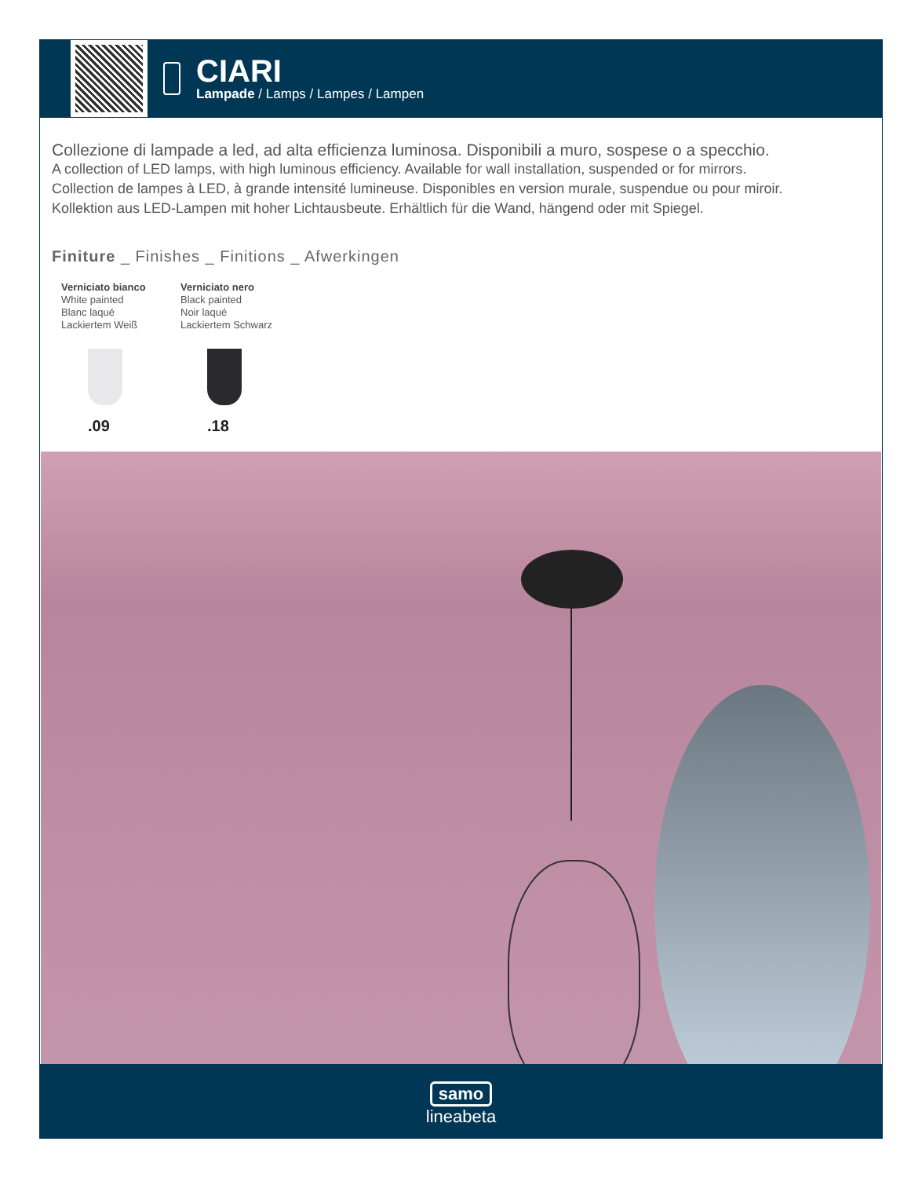CIARI
Lampade / Lamps / Lampes / Lampen
Collezione di lampade a led, ad alta efficienza luminosa. Disponibili a muro, sospese o a specchio.
A collection of LED lamps, with high luminous efficiency. Available for wall installation, suspended or for mirrors.
Collection de lampes à LED, à grande intensité lumineuse. Disponibles en version murale, suspendue ou pour miroir.
Kollektion aus LED-Lampen mit hoher Lichtausbeute. Erhältlich für die Wand, hängend oder mit Spiegel.
Finiture _ Finishes _ Finitions _ Afwerkingen
Verniciato bianco
White painted
Blanc laqué
Lackiertem Weiß
.09
Verniciato nero
Black painted
Noir laqué
Lackiertem Schwarz
.18
samo
lineabeta